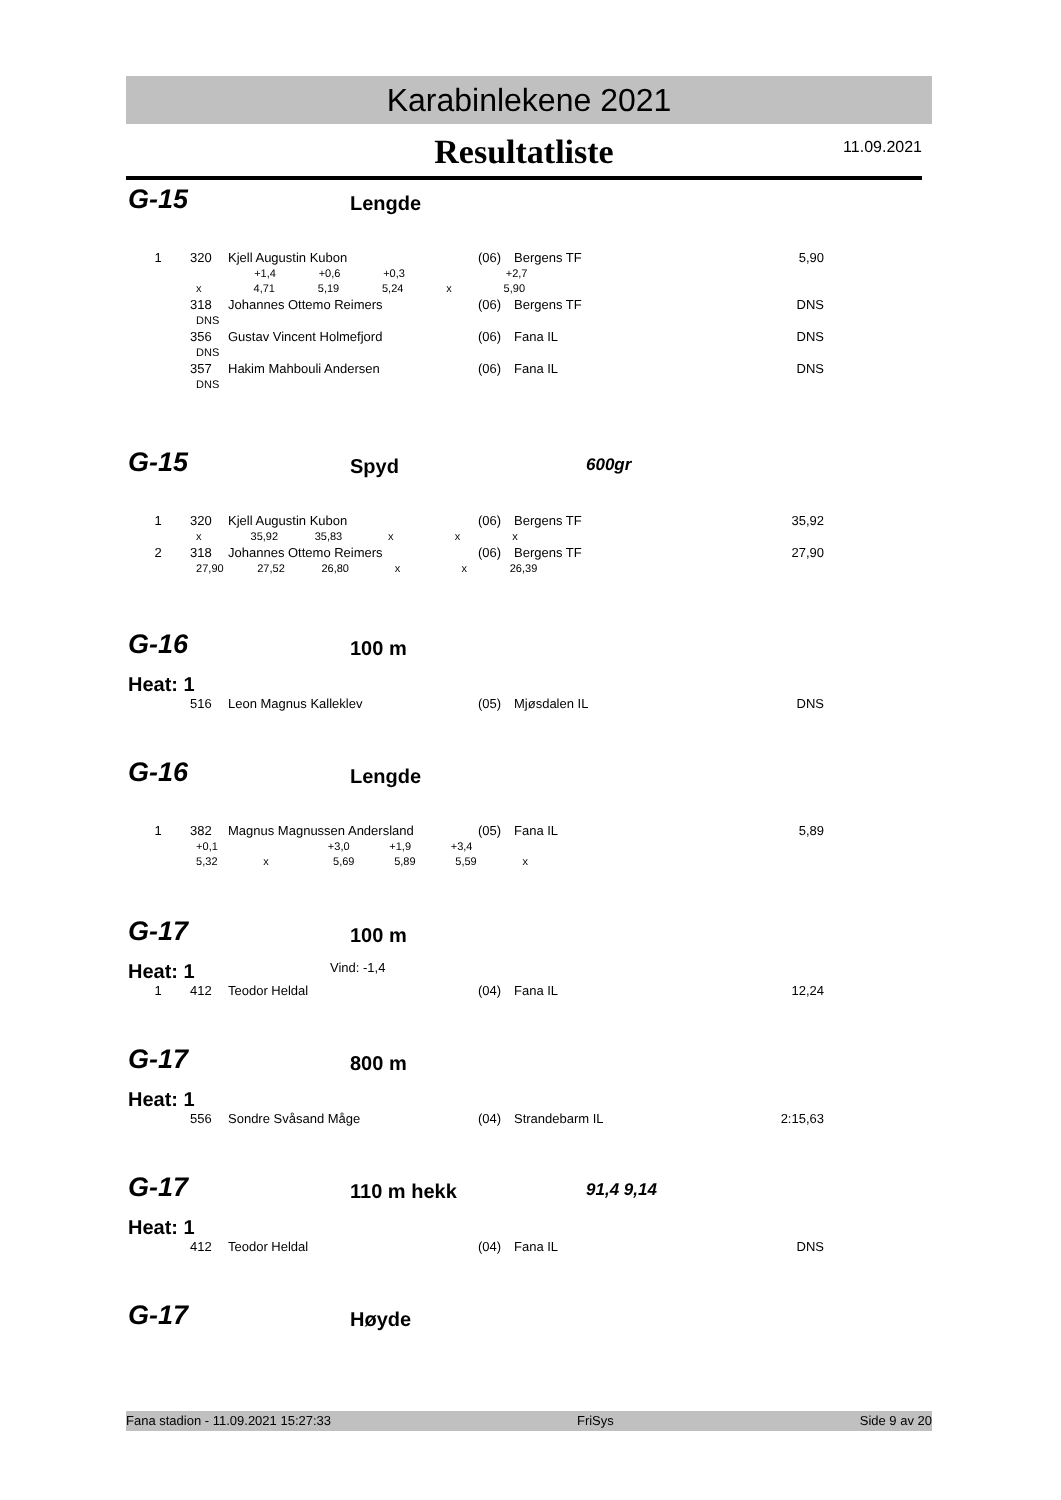Karabinlekene 2021
Resultatliste
11.09.2021
G-15 Lengde
| 1 | 320 | Kjell Augustin Kubon | (06) | Bergens TF | 5,90 |
| | +1,4 +0,6 +0,3 +2,7 | | | | |
| | x 4,71 5,19 5,24 x 5,90 | | | | |
| | 318 | Johannes Ottemo Reimers | (06) | Bergens TF | DNS |
| | DNS | | | | |
| | 356 | Gustav Vincent Holmefjord | (06) | Fana IL | DNS |
| | DNS | | | | |
| | 357 | Hakim Mahbouli Andersen | (06) | Fana IL | DNS |
| | DNS | | | | |
G-15 Spyd 600gr
| 1 | 320 | Kjell Augustin Kubon | (06) | Bergens TF | 35,92 |
| | x 35,92 35,83 x x x | | | | |
| 2 | 318 | Johannes Ottemo Reimers | (06) | Bergens TF | 27,90 |
| | 27,90 27,52 26,80 x x 26,39 | | | | |
G-16 100 m
Heat: 1
| | 516 | Leon Magnus Kalleklev | (05) | Mjøsdalen IL | DNS |
G-16 Lengde
| 1 | 382 | Magnus Magnussen Andersland | (05) | Fana IL | 5,89 |
| | +0,1 +3,0 +1,9 +3,4 | | | | |
| | 5,32 x 5,69 5,89 5,59 x | | | | |
G-17 100 m
Heat: 1 Vind: -1,4
| 1 | 412 | Teodor Heldal | (04) | Fana IL | 12,24 |
G-17 800 m
Heat: 1
| | 556 | Sondre Svåsand Måge | (04) | Strandebarm IL | 2:15,63 |
G-17 110 m hekk 91,4 9,14
Heat: 1
| | 412 | Teodor Heldal | (04) | Fana IL | DNS |
G-17 Høyde
Fana stadion - 11.09.2021 15:27:33 FriSys Side 9 av 20